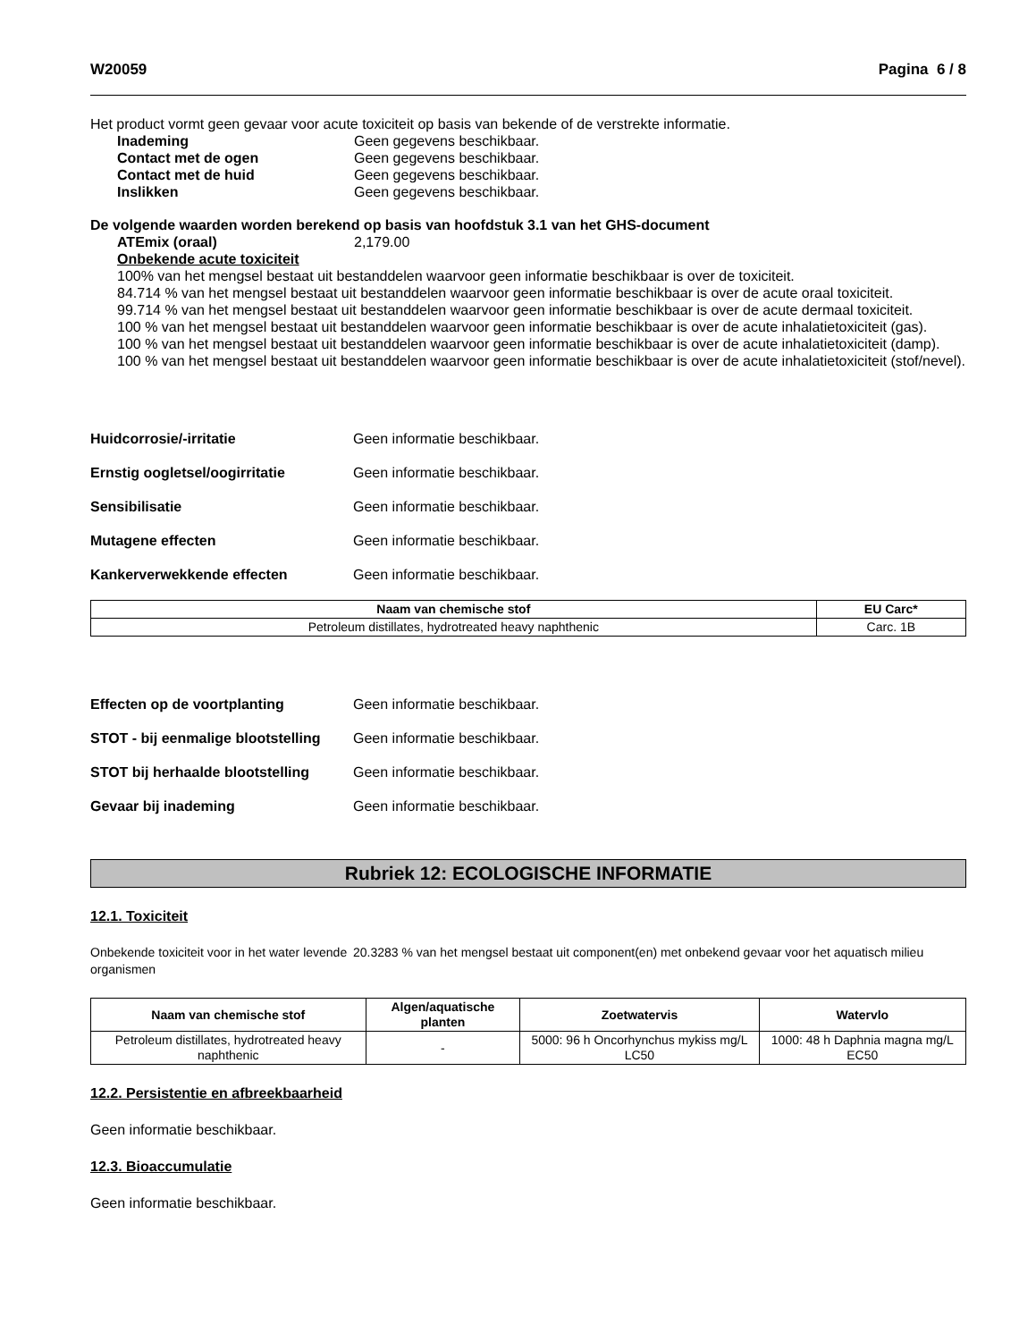W20059 Pagina 6 / 8
Het product vormt geen gevaar voor acute toxiciteit op basis van bekende of de verstrekte informatie.
Inademing Geen gegevens beschikbaar.
Contact met de ogen Geen gegevens beschikbaar.
Contact met de huid Geen gegevens beschikbaar.
Inslikken Geen gegevens beschikbaar.
De volgende waarden worden berekend op basis van hoofdstuk 3.1 van het GHS-document
ATEmix (oraal) 2,179.00
Onbekende acute toxiciteit
100% van het mengsel bestaat uit bestanddelen waarvoor geen informatie beschikbaar is over de toxiciteit.
84.714 % van het mengsel bestaat uit bestanddelen waarvoor geen informatie beschikbaar is over de acute oraal toxiciteit.
99.714 % van het mengsel bestaat uit bestanddelen waarvoor geen informatie beschikbaar is over de acute dermaal toxiciteit.
100 % van het mengsel bestaat uit bestanddelen waarvoor geen informatie beschikbaar is over de acute inhalatietoxiciteit (gas).
100 % van het mengsel bestaat uit bestanddelen waarvoor geen informatie beschikbaar is over de acute inhalatietoxiciteit (damp).
100 % van het mengsel bestaat uit bestanddelen waarvoor geen informatie beschikbaar is over de acute inhalatietoxiciteit (stof/nevel).
Huidcorrosie/-irritatie Geen informatie beschikbaar.
Ernstig oogletsel/oogirritatie Geen informatie beschikbaar.
Sensibilisatie Geen informatie beschikbaar.
Mutagene effecten Geen informatie beschikbaar.
Kankerverwekkende effecten Geen informatie beschikbaar.
| Naam van chemische stof | EU Carc* |
| --- | --- |
| Petroleum distillates, hydrotreated heavy naphthenic | Carc. 1B |
Effecten op de voortplanting Geen informatie beschikbaar.
STOT - bij eenmalige blootstelling Geen informatie beschikbaar.
STOT bij herhaalde blootstelling Geen informatie beschikbaar.
Gevaar bij inademing Geen informatie beschikbaar.
Rubriek 12: ECOLOGISCHE INFORMATIE
12.1. Toxiciteit
Onbekende toxiciteit voor in het water levende organismen 20.3283 % van het mengsel bestaat uit component(en) met onbekend gevaar voor het aquatisch milieu
| Naam van chemische stof | Algen/aquatische planten | Zoetwatervis | Watervlo |
| --- | --- | --- | --- |
| Petroleum distillates, hydrotreated heavy naphthenic | - | 5000: 96 h Oncorhynchus mykiss mg/L LC50 | 1000: 48 h Daphnia magna mg/L EC50 |
12.2. Persistentie en afbreekbaarheid
Geen informatie beschikbaar.
12.3. Bioaccumulatie
Geen informatie beschikbaar.